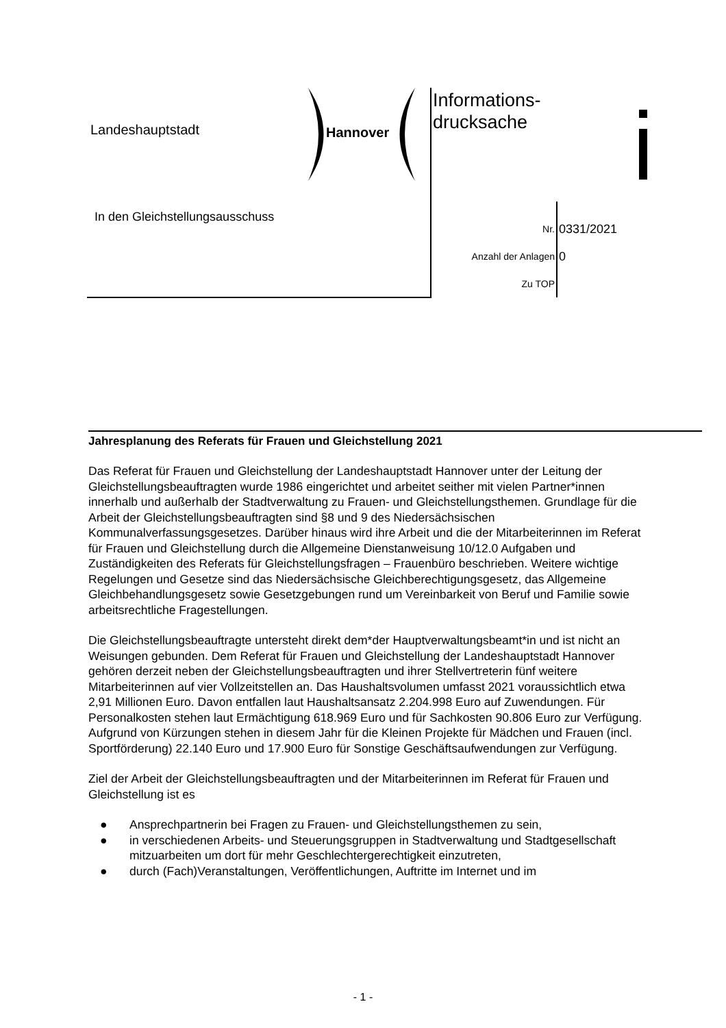Landeshauptstadt Hannover
Informations-
drucksache
In den Gleichstellungsausschuss
Nr. 0331/2021
Anzahl der Anlagen 0
Zu TOP
Jahresplanung des Referats für Frauen und Gleichstellung 2021
Das Referat für Frauen und Gleichstellung der Landeshauptstadt Hannover unter der Leitung der Gleichstellungsbeauftragten wurde 1986 eingerichtet und arbeitet seither mit vielen Partner*innen innerhalb und außerhalb der Stadtverwaltung zu Frauen- und Gleichstellungsthemen. Grundlage für die Arbeit der Gleichstellungsbeauftragten sind §8 und 9 des Niedersächsischen Kommunalverfassungsgesetzes. Darüber hinaus wird ihre Arbeit und die der Mitarbeiterinnen im Referat für Frauen und Gleichstellung durch die Allgemeine Dienstanweisung 10/12.0 Aufgaben und Zuständigkeiten des Referats für Gleichstellungsfragen – Frauenbüro beschrieben. Weitere wichtige Regelungen und Gesetze sind das Niedersächsische Gleichberechtigungsgesetz, das Allgemeine Gleichbehandlungsgesetz sowie Gesetzgebungen rund um Vereinbarkeit von Beruf und Familie sowie arbeitsrechtliche Fragestellungen.
Die Gleichstellungsbeauftragte untersteht direkt dem*der Hauptverwaltungsbeamt*in und ist nicht an Weisungen gebunden. Dem Referat für Frauen und Gleichstellung der Landeshauptstadt Hannover gehören derzeit neben der Gleichstellungsbeauftragten und ihrer Stellvertreterin fünf weitere Mitarbeiterinnen auf vier Vollzeitstellen an. Das Haushaltsvolumen umfasst 2021 voraussichtlich etwa 2,91 Millionen Euro. Davon entfallen laut Haushaltsansatz 2.204.998 Euro auf Zuwendungen. Für Personalkosten stehen laut Ermächtigung 618.969 Euro und für Sachkosten 90.806 Euro zur Verfügung. Aufgrund von Kürzungen stehen in diesem Jahr für die Kleinen Projekte für Mädchen und Frauen (incl. Sportförderung) 22.140 Euro und 17.900 Euro für Sonstige Geschäftsaufwendungen zur Verfügung.
Ziel der Arbeit der Gleichstellungsbeauftragten und der Mitarbeiterinnen im Referat für Frauen und Gleichstellung ist es
● Ansprechpartnerin bei Fragen zu Frauen- und Gleichstellungsthemen zu sein,
● in verschiedenen Arbeits- und Steuerungsgruppen in Stadtverwaltung und Stadtgesellschaft mitzuarbeiten um dort für mehr Geschlechtergerechtigkeit einzutreten,
● durch (Fach)Veranstaltungen, Veröffentlichungen, Auftritte im Internet und im
- 1 -